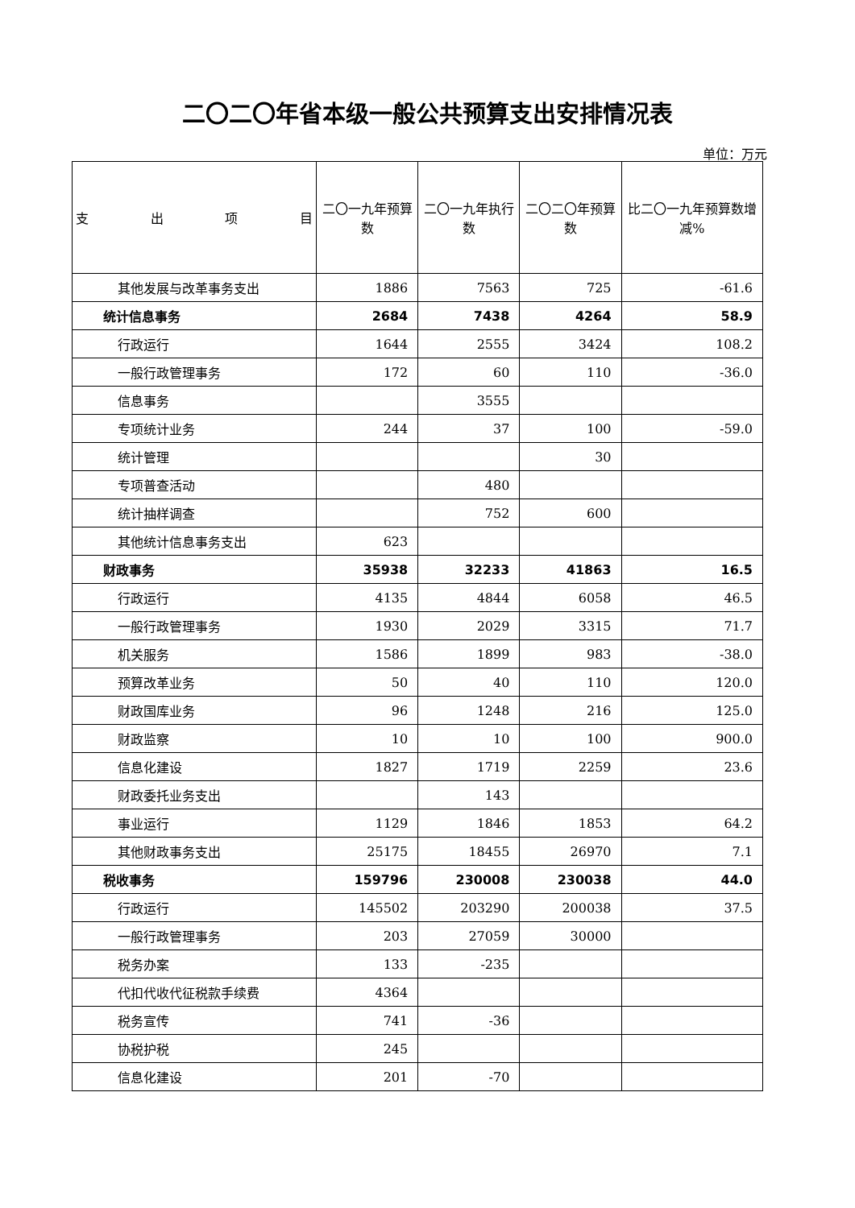二〇二〇年省本级一般公共预算支出安排情况表
单位：万元
| 支 出 项 目 | 二〇一九年预算数 | 二〇一九年执行数 | 二〇二〇年预算数 | 比二〇一九年预算数增减% |
| --- | --- | --- | --- | --- |
| 其他发展与改革事务支出 | 1886 | 7563 | 725 | -61.6 |
| 统计信息事务 | 2684 | 7438 | 4264 | 58.9 |
| 行政运行 | 1644 | 2555 | 3424 | 108.2 |
| 一般行政管理事务 | 172 | 60 | 110 | -36.0 |
| 信息事务 | | 3555 | | |
| 专项统计业务 | 244 | 37 | 100 | -59.0 |
| 统计管理 | | | 30 | |
| 专项普查活动 | | 480 | | |
| 统计抽样调查 | | 752 | 600 | |
| 其他统计信息事务支出 | 623 | | | |
| 财政事务 | 35938 | 32233 | 41863 | 16.5 |
| 行政运行 | 4135 | 4844 | 6058 | 46.5 |
| 一般行政管理事务 | 1930 | 2029 | 3315 | 71.7 |
| 机关服务 | 1586 | 1899 | 983 | -38.0 |
| 预算改革业务 | 50 | 40 | 110 | 120.0 |
| 财政国库业务 | 96 | 1248 | 216 | 125.0 |
| 财政监察 | 10 | 10 | 100 | 900.0 |
| 信息化建设 | 1827 | 1719 | 2259 | 23.6 |
| 财政委托业务支出 | | 143 | | |
| 事业运行 | 1129 | 1846 | 1853 | 64.2 |
| 其他财政事务支出 | 25175 | 18455 | 26970 | 7.1 |
| 税收事务 | 159796 | 230008 | 230038 | 44.0 |
| 行政运行 | 145502 | 203290 | 200038 | 37.5 |
| 一般行政管理事务 | 203 | 27059 | 30000 | |
| 税务办案 | 133 | -235 | | |
| 代扣代收代征税款手续费 | 4364 | | | |
| 税务宣传 | 741 | -36 | | |
| 协税护税 | 245 | | | |
| 信息化建设 | 201 | -70 | | |